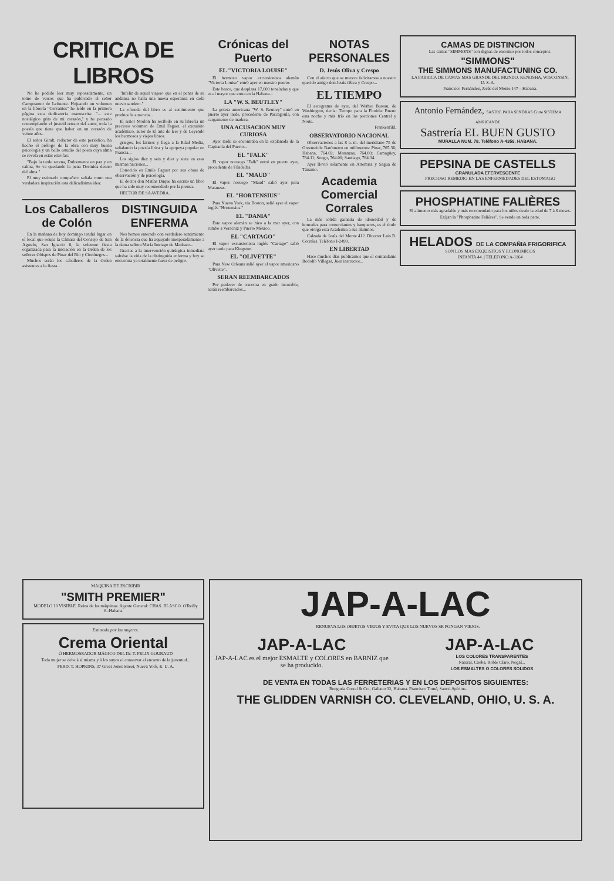CRITICA DE LIBROS
No he podido leer muy reposadamente, un tomo de versos que ha publicado el señor Campoamor de Lefuente. Hojeando un volumen en la librería "Cervantes" he leído en la primera página esta dedicatoria manuscrita: "... este nostálgico grito de mi corazón," y he pensado contemplando el juvenil retrato del autor, toda la poesía que tiene que haber en un corazón de veinte años.
El señor Giralt, redactor de este periódico, ha hecho el prólogo de la obra con muy buena psicología y un bello estudio del poeta cuya alma se revela en estas estrofas:
"Bajo la tarde serena, Dulcemente en paz y en calma, Se va quedando la pena Dormida dentro del alma."
El muy estimado compañero señala como una verdadera inspiración esta delicadísima idea:
"Infeliz de aquel viajero que en el penar de su andanza no halla una nueva esperanza en cada nuevo sendero."
La ofrenda del libro es al sentimiento que produce la ausencia...
El señor Morlón ha recibido en su librería un precioso volumen de Emil Faguet, el exquisito académico, autor de El arte de leer y de Leyendo los hermosos y viejos libros.
griegos, los latinos y llega a la Edad Media, señalando la poesía lírica y la epopeya popular en Francia...
Los siglos diez y seis y diez y siete en esas mismas naciones...
Conocido es Emile Faguet por sus obras de observación y de psicología.
El doctor don Matías Duque ha escrito un libro que ha sido muy recomendado por la prensa.
HECTOR DE SAAVEDRA.
Los Caballeros de Colón
En la mañana de hoy domingo tendrá lugar en el local que ocupa la Cámara del Consejo de San Agustín, San Ignacio 6, la solemne fiesta organizada para la iniciación en la Orden de los señores Obispos de Pinar del Río y Cienfuegos...
Muchos serán los caballeros de la Orden asistentes a la fiesta...
DISTINGUIDA ENFERMA
Nos hemos enterado con verdadero sentimiento de la dolencia que ha aquejado inesperadamente a la dama señora María Intriago de Madrazo...
Gracias a la intervención quirúrgica inmediata salvóse la vida de la distinguida enferma y hoy se encuentra ya totalmente fuera de peligro.
Crónicas del Puerto
EL "VICTORIA LOUISE"
El hermoso vapor excursionista alemán "Victoria Louise" entró ayer en nuestro puerto.
Este barco, que desplaza 17,000 toneladas y que es el mayor que entra en la Habana...
LA "W. S. BEUTLEY"
La goleta americana "W. S. Beutley" entró en puerto ayer tarde, procedente de Pascagoula, con cargamento de madera.
UNA ACUSACION MUY CURIOSA
Ayer tarde se encontraba en la explanada de la Capitanía del Puerto...
EL "FALK"
El vapor noruego "Falk" entró en puerto ayer, procedente de Filadelfia.
EL "MAUD"
El vapor noruego "Maud" salió ayer para Matanzas.
EL "HORTENSIUS"
Para Nueva York, vía Boston, salió ayer el vapor inglés "Hortensius."
EL "DANIA"
Este vapor alemán se hizo a la mar ayer, con rumbo a Veracruz y Puerto México.
EL "CARTAGO"
El vapor excursionista inglés "Cartago" salió ayer tarde para Kingston.
EL "OLIVETTE"
Para New Orleans salió ayer el vapor americano "Olivette".
SERAN REEMBARCADOS
Por padecer de tracoma en grado incurable, serán reembarcados...
NOTAS PERSONALES
D. Jesús Oliva y Crespo
Con el afecto que se merece felicitamos a nuestro querido amigo don Jesús Oliva y Crespo...
EL TIEMPO
El aerograma de ayer, del Wether Bureau, de Washington, decía: Tiempo para la Florida: Bueno esta noche y más frío en las porciones Central y Norte.
Frankenfild.
OBSERVATORIO NACIONAL
Observaciones a las 8 a. m. del meridiano 75 de Greenwich: Barómetro en milímetros: Pinar, 765.36; Habana, 764.02; Matanzas, 764.00; Camagüey, 764.11; Songo, 764.00; Santiago, 764.34.
Ayer llovió solamente en Artemisa y Sagua de Tánamo.
Academia Comercial Corrales
La más sólida garantía de idoneidad y de honradez para comerciantes y banqueros, es el título que otorga esta Academia a sus alumnos.
Calzada de Jesús del Monte 412. Director Luis B. Corrales. Teléfono I-2490.
EN LIBERTAD
Hace muchos días publicamos que el comandante Rodolfo Villegas, Juez instructor...
CAMAS DE DISTINCION
Las camas "SIMMONS" son dignas de encomio por todos conceptos.
"SIMMONS"
THE SIMMONS MANUFACTUNING CO.
LA FABRICA DE CAMAS MAS GRANDE DEL MUNDO. KENOSHA, WISCONSIN, U. S. A.
Francisco Fernández, Jesús del Monte 147—Habana.
Antonio Fernández, SASTRE PARA SEÑORAS Corte SISTEMA AMRICANOE
Sastrería EL BUEN GUSTO
MURALLA NUM. 78. Teléfono A-4359. HABANA.
PEPSINA DE CASTELLS
GRANULADA EFERVESCENTE
PRECIOSO REMEDIO EN LAS ENFERMEDADES DEL ESTOMAGO
PHOSPHATINE FALIÈRES
El alimento más agradable y más recomendado para los niños desde la edad de 7 á 8 meses.
Exíjan la "Phosphatine Falières". Se vende en toda parte.
HELADOS DE LA COMPAÑIA FRIGORIFICA
SON LOS MAS EXQUISITOS Y ECONOMICOS
INFANTA 44. | TELEFONO A-1164
MAQUINA DE ESCRIBIR
"SMITH PREMIER"
MODELO 10 VISIBLE. Reina de las máquinas. Agente General: CHAS. BLASCO. O'Reilly 6.-Habana
Estimada por las mujeres.
Crema Oriental
Ó HERMOSEADOR MÁGICO DEL Dr. T. FELIX GOURAUD
Toda mujer se debe á sí misma y á los suyos el conservar el encanto de la juventud...
FERD. T. HOPKINS, 37 Great Jones Street, Nueva York, E. U. A.
JAP-A-LAC
RENUEVA LOS OBJETOS VIEJOS Y EVITA QUE LOS NUEVOS SE PONGAN VIEJOS.
JAP-A-LAC
JAP-A-LAC es el mejor ESMALTE y COLORES en BARNIZ que se ha producido.
JAP-A-LAC
LOS COLORES TRANSPARENTES
Natural, Caoba, Roble Claro, Nogal...
LOS ESMALTES O COLORES SOLIDOS
DE VENTA EN TODAS LAS FERRETERIAS Y EN LOS DEPOSITOS SIGUIENTES:
Benguria Corral & Co., Galiano 32, Habana. Francisco Tomé, Sancti-Spíritus.
THE GLIDDEN VARNISH CO. CLEVELAND, OHIO, U. S. A.